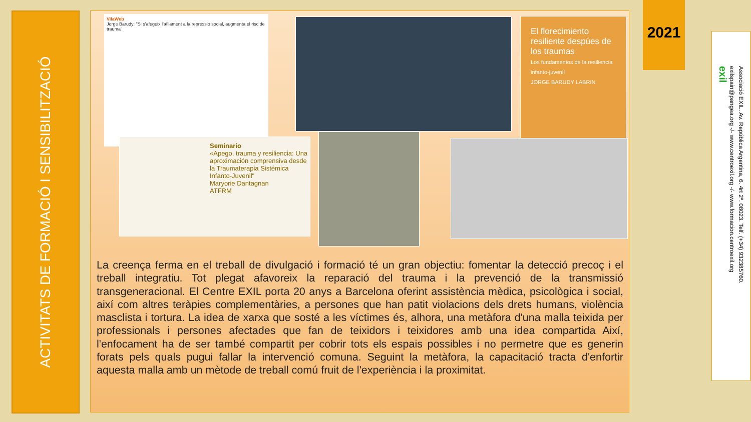ACTIVITATS DE FORMACIÓ I SENSIBILITZACIÓ
VilaWeb
Jorge Barudy: "Si s'afegeix l'aïllament a la repressió social, augmenta el risc de trauma"
El florecimiento resiliente despúes de los traumas
Los fundamentos de la resiliencia infanto-juvenil
JORGE BARUDY LABRIN
Seminario
«Apego, trauma y resiliencia: Una aproximación comprensiva desde la Traumaterapia Sistémica Infanto-Juvenil"
Maryorie Dantagnan
ATFRM
La creença ferma en el treball de divulgació i formació té un gran objectiu: fomentar la detecció precoç i el treball integratiu. Tot plegat afavoreix la reparació del trauma i la prevenció de la transmissió transgeneracional. El Centre EXIL porta 20 anys a Barcelona oferint assistència mèdica, psicològica i social, així com altres teràpies complementàries, a persones que han patit violacions dels drets humans, violència masclista i tortura. La idea de xarxa que sosté a les víctimes és, alhora, una metàfora d'una malla teixida per professionals i persones afectades que fan de teixidors i teixidores amb una idea compartida Així, l'enfocament ha de ser també compartit per cobrir tots els espais possibles i no permetre que es generin forats pels quals pugui fallar la intervenció comuna. Seguint la metàfora, la capacitació tracta d'enfortir aquesta malla amb un mètode de treball comú fruit de l'experiència i la proximitat.
2021
Associació EXIL. Av. República Argentina, 6. 4rt 2ª. 08023. Telf. (+34) 932385760.
exilspain@pangea.org -/- www.centroexil.org -/- www.formacion.centroexil.org
exil